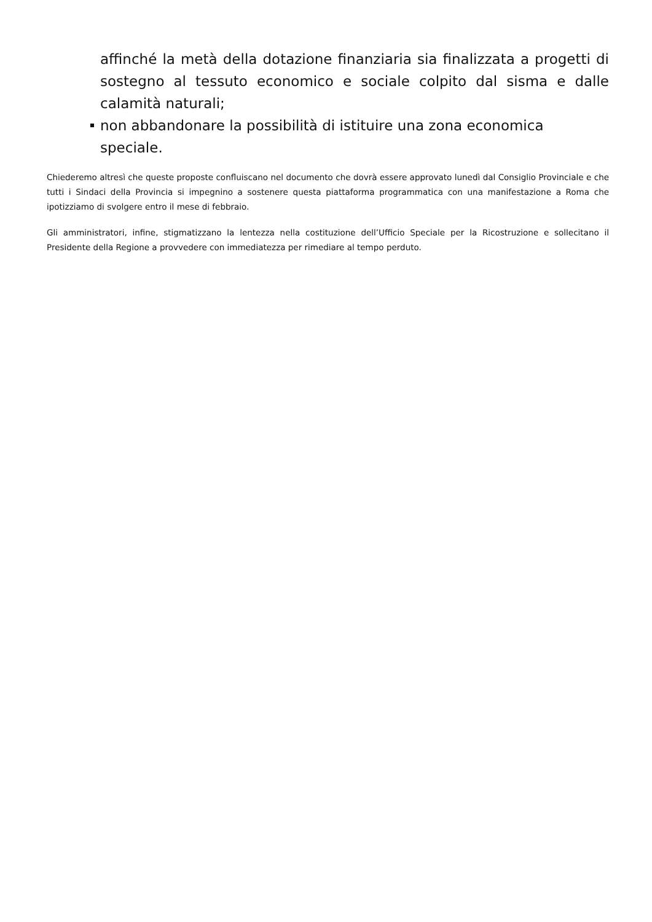affinché la metà della dotazione finanziaria sia finalizzata a progetti di sostegno al tessuto economico e sociale colpito dal sisma e dalle calamità naturali;
non abbandonare la possibilità di istituire una zona economica speciale.
Chiederemo altresì che queste proposte confluiscano nel documento che dovrà essere approvato lunedì dal Consiglio Provinciale e che tutti i Sindaci della Provincia si impegnino a sostenere questa piattaforma programmatica con una manifestazione a Roma che ipotizziamo di svolgere entro il mese di febbraio.
Gli amministratori, infine, stigmatizzano la lentezza nella costituzione dell’Ufficio Speciale per la Ricostruzione e sollecitano il Presidente della Regione a provvedere con immediatezza per rimediare al tempo perduto.